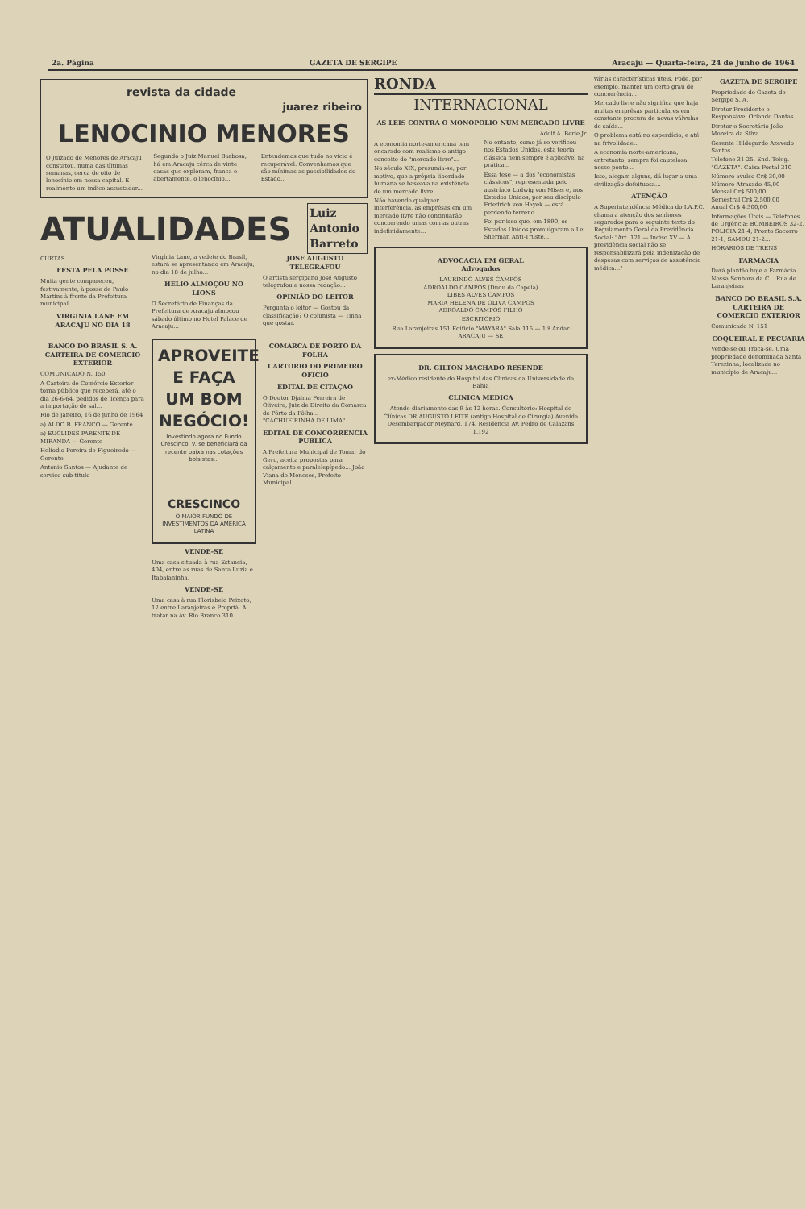2a. Página GAZETA DE SERGIPE Aracaju — Quarta-feira, 24 de Junho de 1964
revista da cidade
juarez ribeiro
LENOCINIO MENORES
O Juizado de Menores de Aracaju constatou, numa das últimas semanas, cerca de oito de lenocínio em nossa capital. É realmente um índice assustador...
Segundo o Juiz Manuel Barbosa, há em Aracaju cêrca de vinte casas que exploram, franca e abertamente, o lenocínio...
Entendemos que tudo no vício é recuperável. Convenhamos que são mínimas as possibilidades do Estado...
ATUALIDADES
Luiz Antonio Barreto
CURTAS
FESTA PELA POSSE
Muita gente compareceu, festivamente, à posse de Paulo Martins à frente da Prefeitura municipal.
VIRGINIA LANE EM ARACAJU NO DIA 18
Virgínia Lane, a vedete do Brasil, estará se apresentando em Aracaju, no dia 18 de julho...
HELIO ALMOÇOU NO LIONS
O Secretário de Finanças da Prefeitura de Aracaju almoçou sábado último no Hotel Palace de Aracaju...
JOSE AUGUSTO TELEGRAFOU
O artista sergipano José Augusto telegrafou a nossa redação...
OPINIÃO DO LEITOR
Pergunta o leitor — Gostou da classificação? O colunista — Tinha que gostar.
BANCO DO BRASIL S. A. CARTEIRA DE COMERCIO EXTERIOR
COMUNICADO N. 150
A Carteira de Comércio Exterior torna público que receberá, até o dia 26-6-64, pedidos de licença para a importação de sal...
Rio de Janeiro, 16 de junho de 1964
a) ALDO B. FRANCO — Gerente
a) EUCLIDES PARENTE DE MIRANDA — Gerente
Heliodio Pereira de Figueiredo — Gerente
Antonio Santos — Ajudante de serviço sub-titulo
APROVEITE E FAÇA UM BOM NEGÓCIO!
Investindo agora no Fundo Crescinco, V. se beneficiará da recente baixa nas cotações bolsistas...
CRESCINCO
O MAIOR FUNDO DE INVESTIMENTOS DA AMÉRICA LATINA
VENDE-SE
Uma casa situada à rua Estancia, 404, entre as ruas de Santa Luzia e Itabaianinha.
VENDE-SE
Uma casa à rua Florisbelo Peixoto, 12 entre Laranjeiras e Propriá. A tratar na Av. Rio Branco 310.
COMARCA DE PORTO DA FOLHA
CARTORIO DO PRIMEIRO OFICIO
EDITAL DE CITAÇAO
O Doutor Djalma Ferreira de Oliveira, Juiz de Direito da Comarca de Pôrto da Fôlha... "CACHUEIRINHA DE LIMA"...
EDITAL DE CONCORRENCIA PUBLICA
A Prefeitura Municipal de Tomar do Geru, aceita propostas para calçamento e paralelepípedo... João Viana de Meneses, Prefeito Municipal.
RONDA
INTERNACIONAL
AS LEIS CONTRA O MONOPOLIO NUM MERCADO LIVRE
Adolf A. Berle Jr.
A economia norte-americana tem encarado com realismo o antigo conceito do "mercado livre"...
No século XIX, presumia-se, por motivo, que a própria liberdade humana se baseava na existência de um mercado livre...
Não havendo qualquer interferência, as emprêsas em um mercado livre não continuarão concorrendo umas com as outras indefinidamente...
No entanto, como já se verificou nos Estados Unidos, esta teoria clássica nem sempre é aplicável na prática...
Essa tese — a dos "economistas clássicos", representada pelo austríaco Ludwig von Mises e, nos Estados Unidos, por seu discípulo Friedrich von Hayek — está perdendo terreno...
Foi por isso que, em 1890, os Estados Unidos promulgaram a Lei Sherman Anti-Truste...
ADVOCACIA EM GERAL
Advogados
LAURINDO ALVES CAMPOS
ADROALDO CAMPOS (Dudu da Capela)
LIBES ALVES CAMPOS
MARIA HELENA DE OLIVA CAMPOS
ADROALDO CAMPOS FILHO
ESCRITORIO
Rua Laranjeiras 151 Edifício "MAYARA" Sala 115 — 1.º Andar ARACAJU — SE
DR. GILTON MACHADO RESENDE
ex-Médico residente do Hospital das Clínicas da Universidade da Bahia
CLINICA MEDICA
Atende diariamente das 9 às 12 horas. Consultório: Hospital de Clínicas DR AUGUSTO LEITE (antigo Hospital de Cirurgia) Avenida Desembargador Meynard, 174. Residência Av. Pedro de Calazans 1.192
várias características úteis. Pode, por exemplo, manter um certo grau de concorrência...
Mercado livre não significa que haja muitas emprêsas particulares em constante procura de novas válvulas de saída...
O problema está no esperdício, e até na frivolidade...
A economia norte-americana, entretanto, sempre foi cautelosa nesse ponto...
Isso, alegam alguns, dá lugar a uma civilização defeituosa...
ATENÇÃO
A Superintendência Médica do I.A.P.C. chama a atenção dos senhores segurados para o seguinte texto do Regulamento Geral da Previdência Social: "Art. 121 — Inciso XV — A previdência social não se responsabilizará pela indenização de despesas com serviços de assistência médica..."
GAZETA DE SERGIPE
Propriedade de Gazeta de Sergipe S. A.
Diretor Presidente e Responsável Orlando Dantas
Diretor e Secretário João Moreira da Silva
Gerente Hildegardo Azevedo Santos
Telefone 31-25. End. Teleg. "GAZETA". Caixa Postal 310
Número avulso Cr$ 30,00
Número Atrasado 45,00
Mensal Cr$ 500,00
Semestral Cr$ 2.500,00
Anual Cr$ 4.300,00
Informações Úteis — Telefones de Urgência: BOMBEIROS 32-2, POLICIA 21-4, Pronto Socorro 21-1, SAMDU 21-2...
HORARIOS DE TRENS
FARMACIA
Dará plantão hoje a Farmácia Nossa Senhora da C... Rua de Laranjeiras
BANCO DO BRASIL S.A. CARTEIRA DE COMERCIO EXTERIOR
Comunicado N. 151
COQUEIRAL E PECUARIA
Vende-se ou Troca-se. Uma propriedade denominada Santa Terezinha, localizada no município de Aracaju...